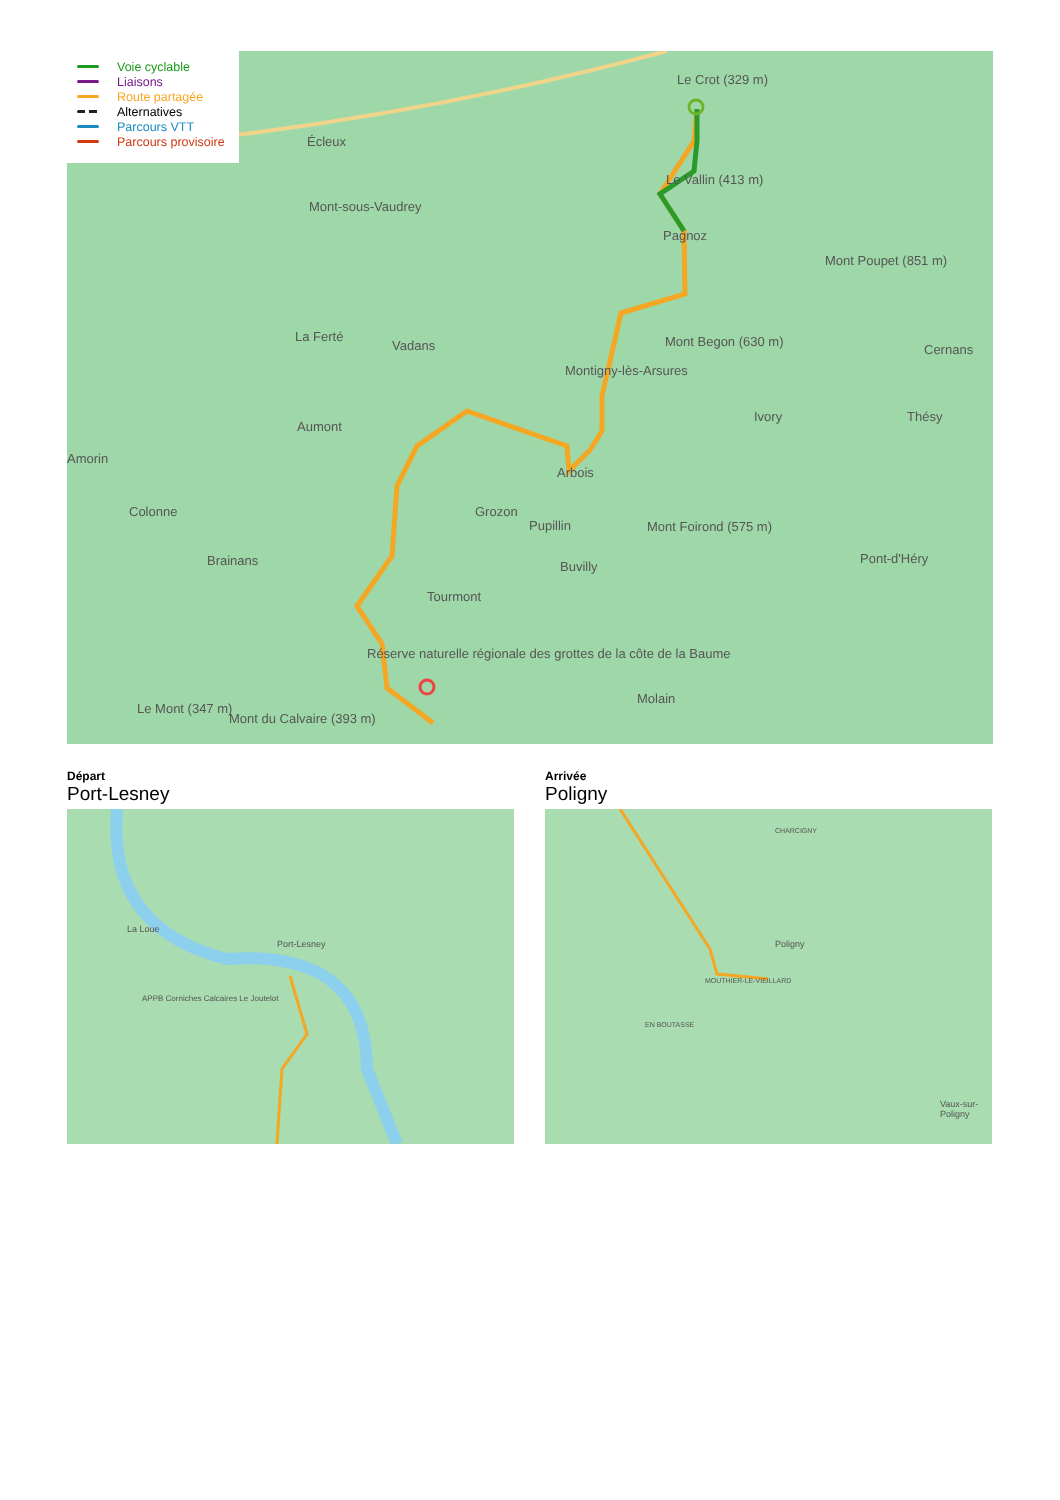Écleux
Mont-sous-Vaudrey
La Ferté
Vadans
Aumont
Colonne
Brainans
Grozon
Pupillin
Buvilly
Tourmont
Arbois
Montigny-lès-Arsures
Pagnoz
Le Crot (329 m)
Le Vallin (413 m)
Mont Begon (630 m)
Ivory
Mont Poupet (851 m)
Cernans
Thésy
Mont Foirond (575 m)
Pont-d'Héry
Molain
Le Mont (347 m)
Mont du Calvaire (393 m)
Réserve naturelle régionale des grottes de la côte de la Baume
Amorin
Voie cyclable
Liaisons
Route partagée
Alternatives
Parcours VTT
Parcours provisoire
Départ
Port-Lesney
Arrivée
Poligny
Port-Lesney
La Loue
APPB Corniches Calcaires Le Joutelot
Poligny
CHARCIGNY
MOUTHIER-LE-VIEILLARD
EN BOUTASSE
Vaux-sur-Poligny